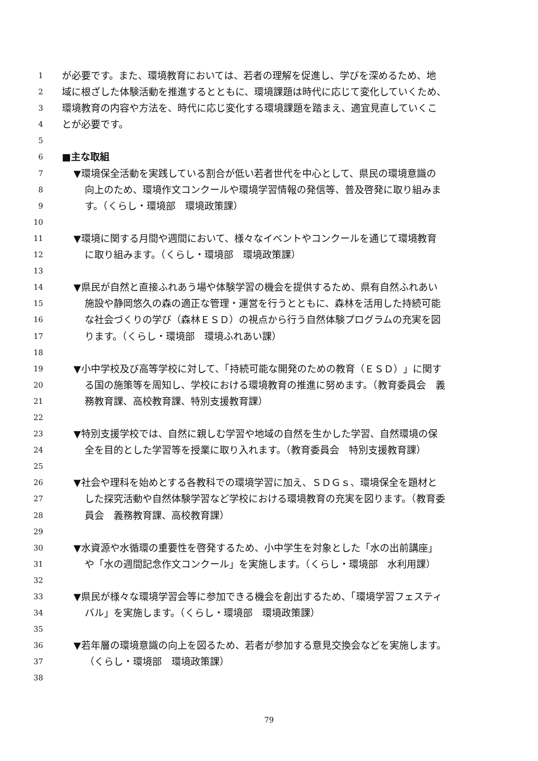1 が必要です。また、環境教育においては、若者の理解を促進し、学びを深めるため、地
2 域に根ざした体験活動を推進するとともに、環境課題は時代に応じて変化していくため、
3 環境教育の内容や方法を、時代に応じ変化する環境課題を踏まえ、適宜見直していくこ
4 とが必要です。
5
6 ■主な取組
7 ▼環境保全活動を実践している割合が低い若者世代を中心として、県民の環境意識の
8 向上のため、環境作文コンクールや環境学習情報の発信等、普及啓発に取り組みま
9 す。（くらし・環境部　環境政策課）
10
11 ▼環境に関する月間や週間において、様々なイベントやコンクールを通じて環境教育
12 に取り組みます。（くらし・環境部　環境政策課）
13
14 ▼県民が自然と直接ふれあう場や体験学習の機会を提供するため、県有自然ふれあい
15 施設や静岡悠久の森の適正な管理・運営を行うとともに、森林を活用した持続可能
16 な社会づくりの学び（森林ＥＳＤ）の視点から行う自然体験プログラムの充実を図
17 ります。（くらし・環境部　環境ふれあい課）
18
19 ▼小中学校及び高等学校に対して、「持続可能な開発のための教育（ＥＳＤ）」に関す
20 る国の施策等を周知し、学校における環境教育の推進に努めます。（教育委員会　義
21 務教育課、高校教育課、特別支援教育課）
22
23 ▼特別支援学校では、自然に親しむ学習や地域の自然を生かした学習、自然環境の保
24 全を目的とした学習等を授業に取り入れます。（教育委員会　特別支援教育課）
25
26 ▼社会や理科を始めとする各教科での環境学習に加え、ＳＤＧｓ、環境保全を題材と
27 した探究活動や自然体験学習など学校における環境教育の充実を図ります。（教育委
28 員会　義務教育課、高校教育課）
29
30 ▼水資源や水循環の重要性を啓発するため、小中学生を対象とした「水の出前講座」
31 や「水の週間記念作文コンクール」を実施します。（くらし・環境部　水利用課）
32
33 ▼県民が様々な環境学習会等に参加できる機会を創出するため、「環境学習フェスティ
34 バル」を実施します。（くらし・環境部　環境政策課）
35
36 ▼若年層の環境意識の向上を図るため、若者が参加する意見交換会などを実施します。
37 （くらし・環境部　環境政策課）
38
79